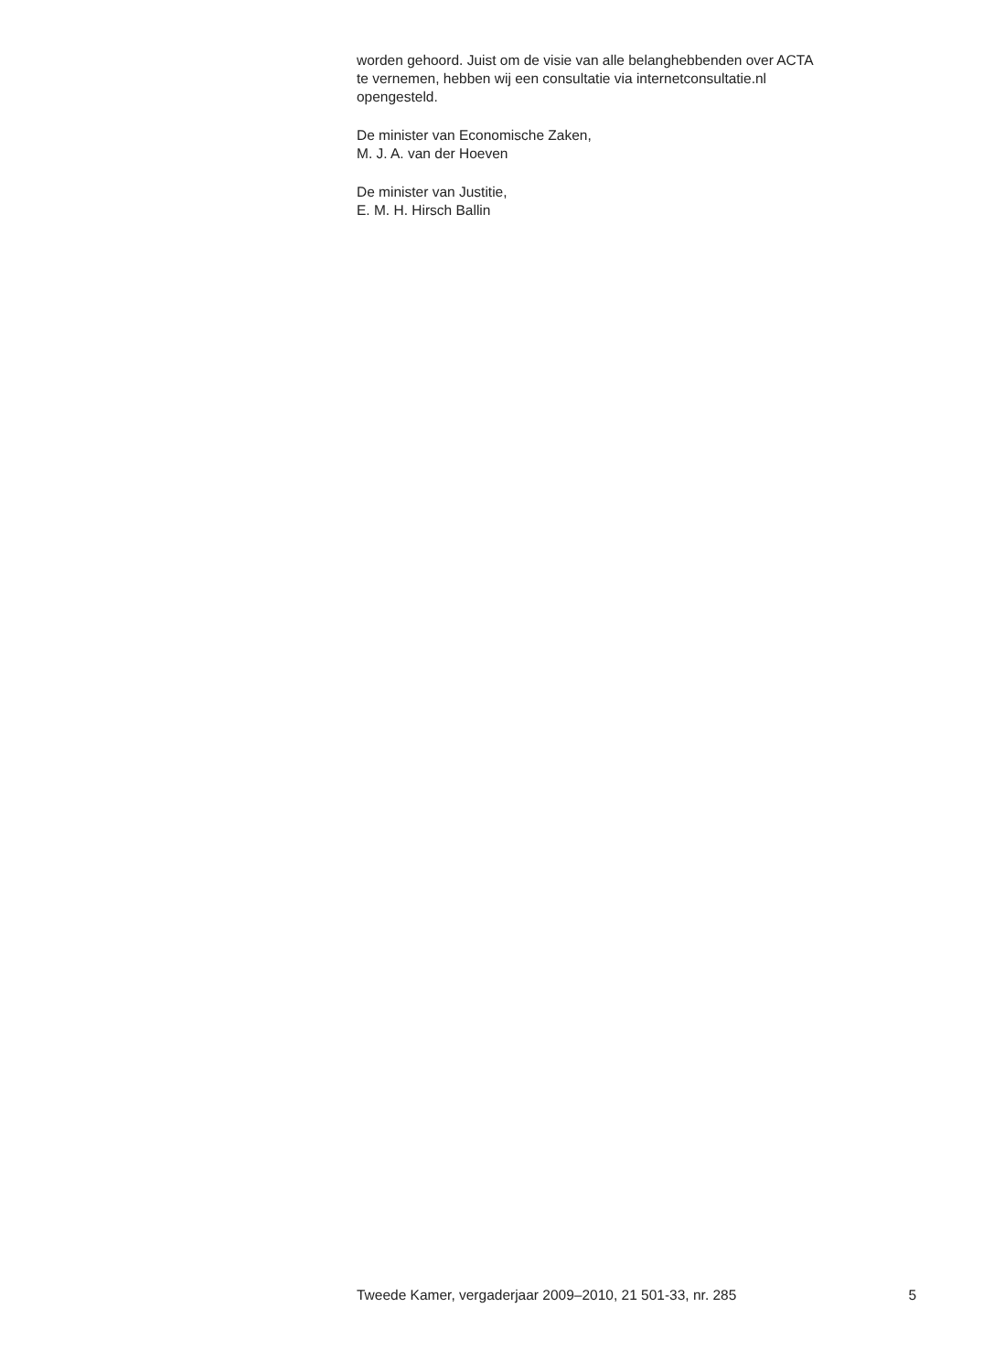worden gehoord. Juist om de visie van alle belanghebbenden over ACTA
te vernemen, hebben wij een consultatie via internetconsultatie.nl
opengesteld.
De minister van Economische Zaken,
M. J. A. van der Hoeven
De minister van Justitie,
E. M. H. Hirsch Ballin
Tweede Kamer, vergaderjaar 2009–2010, 21 501-33, nr. 285 5